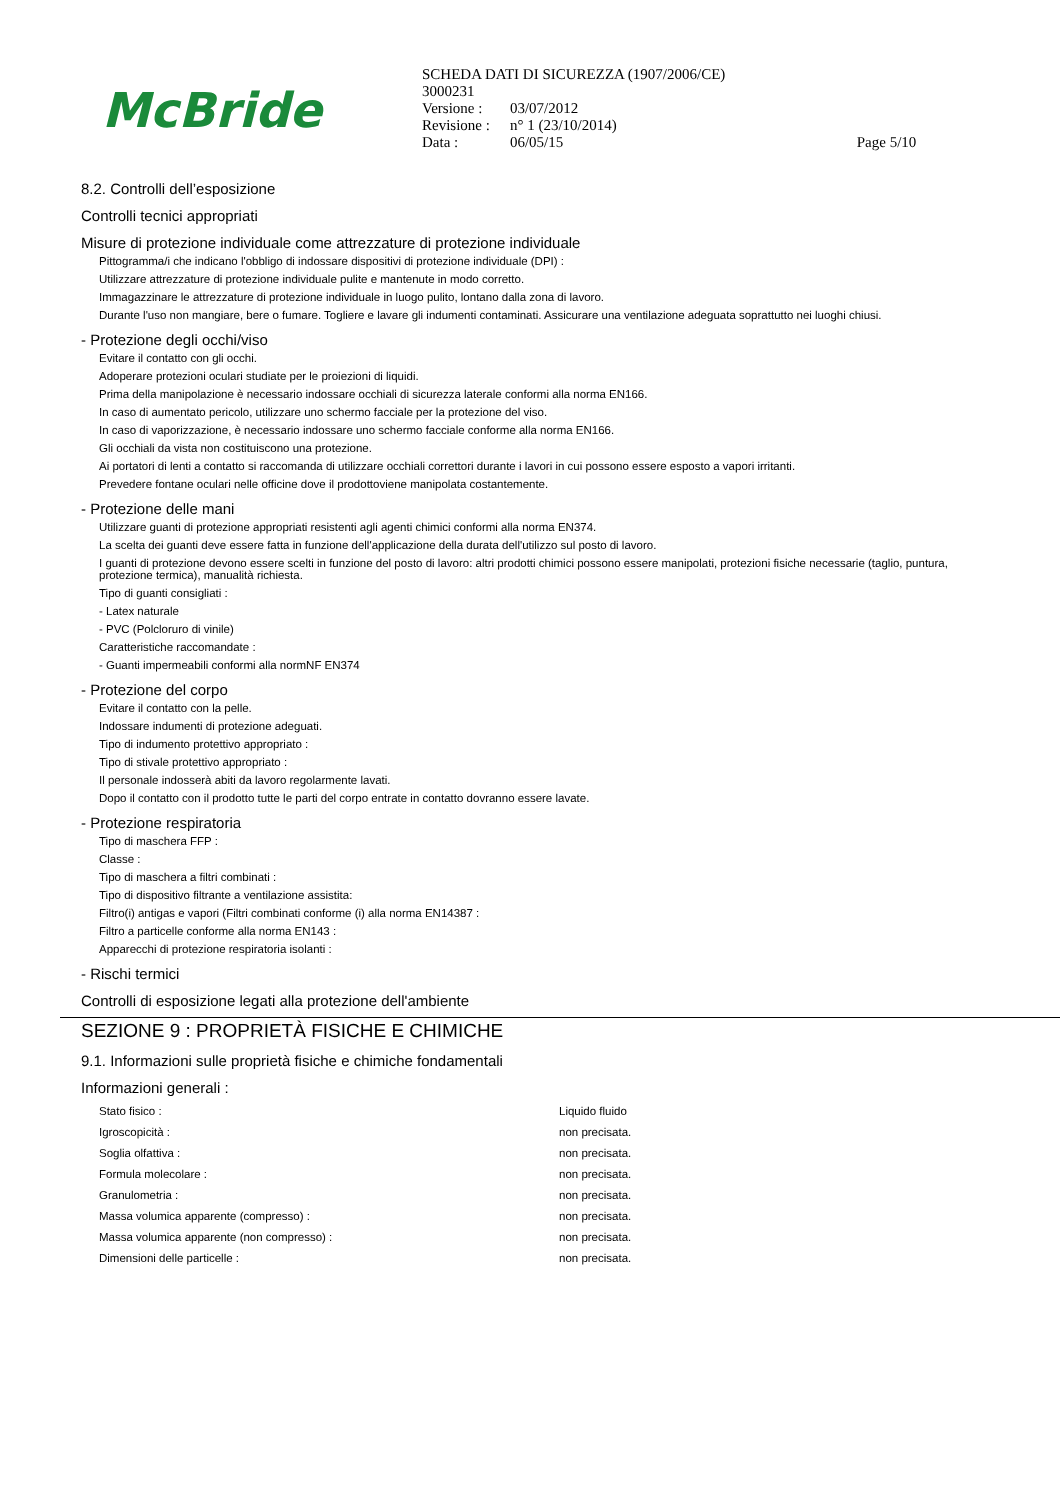McBride
SCHEDA DATI DI SICUREZZA (1907/2006/CE)
3000231
| Versione : | 03/07/2012 | |
| Revisione : | n° 1 (23/10/2014) | |
| Data : | 06/05/15 | Page 5/10 |
8.2. Controlli dell’esposizione
Controlli tecnici appropriati
Misure di protezione individuale come attrezzature di protezione individuale
Pittogramma/i che indicano l'obbligo di indossare dispositivi di protezione individuale (DPI) :
Utilizzare attrezzature di protezione individuale pulite e mantenute in modo corretto.
Immagazzinare le attrezzature di protezione individuale in luogo pulito, lontano dalla zona di lavoro.
Durante l'uso non mangiare, bere o fumare. Togliere e lavare gli indumenti contaminati. Assicurare una ventilazione adeguata soprattutto nei luoghi chiusi.
- Protezione degli occhi/viso
Evitare il contatto con gli occhi.
Adoperare protezioni oculari studiate per le proiezioni di liquidi.
Prima della manipolazione è necessario indossare occhiali di sicurezza laterale conformi alla norma EN166.
In caso di aumentato pericolo, utilizzare uno schermo facciale per la protezione del viso.
In caso di vaporizzazione, è necessario indossare uno schermo facciale conforme alla norma EN166.
Gli occhiali da vista non costituiscono una protezione.
Ai portatori di lenti a contatto si raccomanda di utilizzare occhiali correttori durante i lavori in cui possono essere esposto a vapori irritanti.
Prevedere fontane oculari nelle officine dove il prodottoviene manipolata costantemente.
- Protezione delle mani
Utilizzare guanti di protezione appropriati resistenti agli agenti chimici conformi alla norma EN374.
La scelta dei guanti deve essere fatta in funzione dell'applicazione della durata dell'utilizzo sul posto di lavoro.
I guanti di protezione devono essere scelti in funzione del posto di lavoro: altri prodotti chimici possono essere manipolati, protezioni fisiche necessarie (taglio, puntura, protezione termica), manualità richiesta.
Tipo di guanti consigliati :
- Latex naturale
- PVC (Polcloruro di vinile)
Caratteristiche raccomandate :
- Guanti impermeabili conformi alla normNF EN374
- Protezione del corpo
Evitare il contatto con la pelle.
Indossare indumenti di protezione adeguati.
Tipo di indumento protettivo appropriato :
Tipo di stivale protettivo appropriato :
Il personale indosserà abiti da lavoro regolarmente lavati.
Dopo il contatto con il prodotto tutte le parti del corpo entrate in contatto dovranno essere lavate.
- Protezione respiratoria
Tipo di maschera FFP :
Classe :
Tipo di maschera a filtri combinati :
Tipo di dispositivo filtrante a ventilazione assistita:
Filtro(i) antigas e vapori (Filtri combinati conforme (i) alla norma EN14387 :
Filtro a particelle conforme alla norma EN143 :
Apparecchi di protezione respiratoria isolanti :
- Rischi termici
Controlli di esposizione legati alla protezione dell'ambiente
SEZIONE 9 : PROPRIETÀ FISICHE E CHIMICHE
9.1. Informazioni sulle proprietà fisiche e chimiche fondamentali
Informazioni generali :
| Stato fisico : | Liquido fluido |
| Igroscopicità : | non precisata. |
| Soglia olfattiva : | non precisata. |
| Formula molecolare : | non precisata. |
| Granulometria : | non precisata. |
| Massa volumica apparente (compresso) : | non precisata. |
| Massa volumica apparente (non compresso) : | non precisata. |
| Dimensioni delle particelle : | non precisata. |